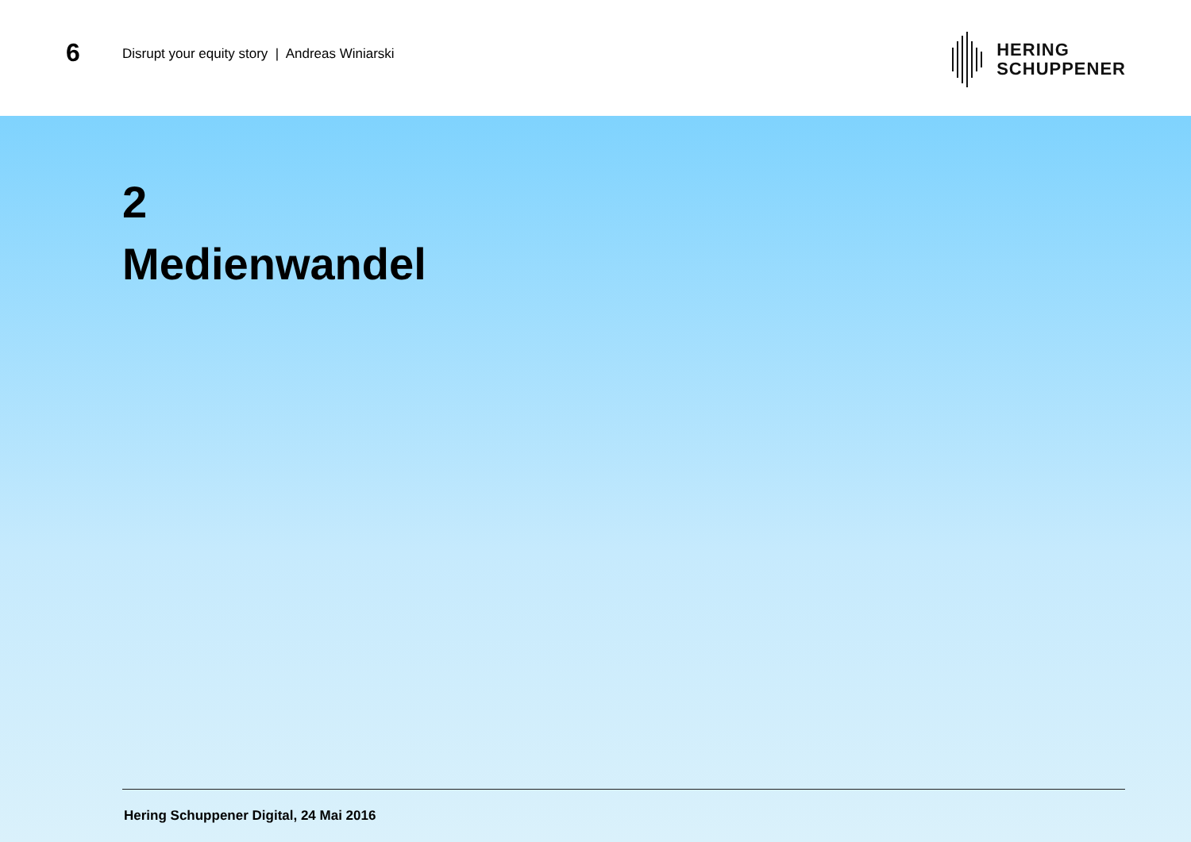6
Disrupt your equity story | Andreas Winiarski
HERING
SCHUPPENER
2
Medienwandel
Hering Schuppener Digital, 24 Mai 2016